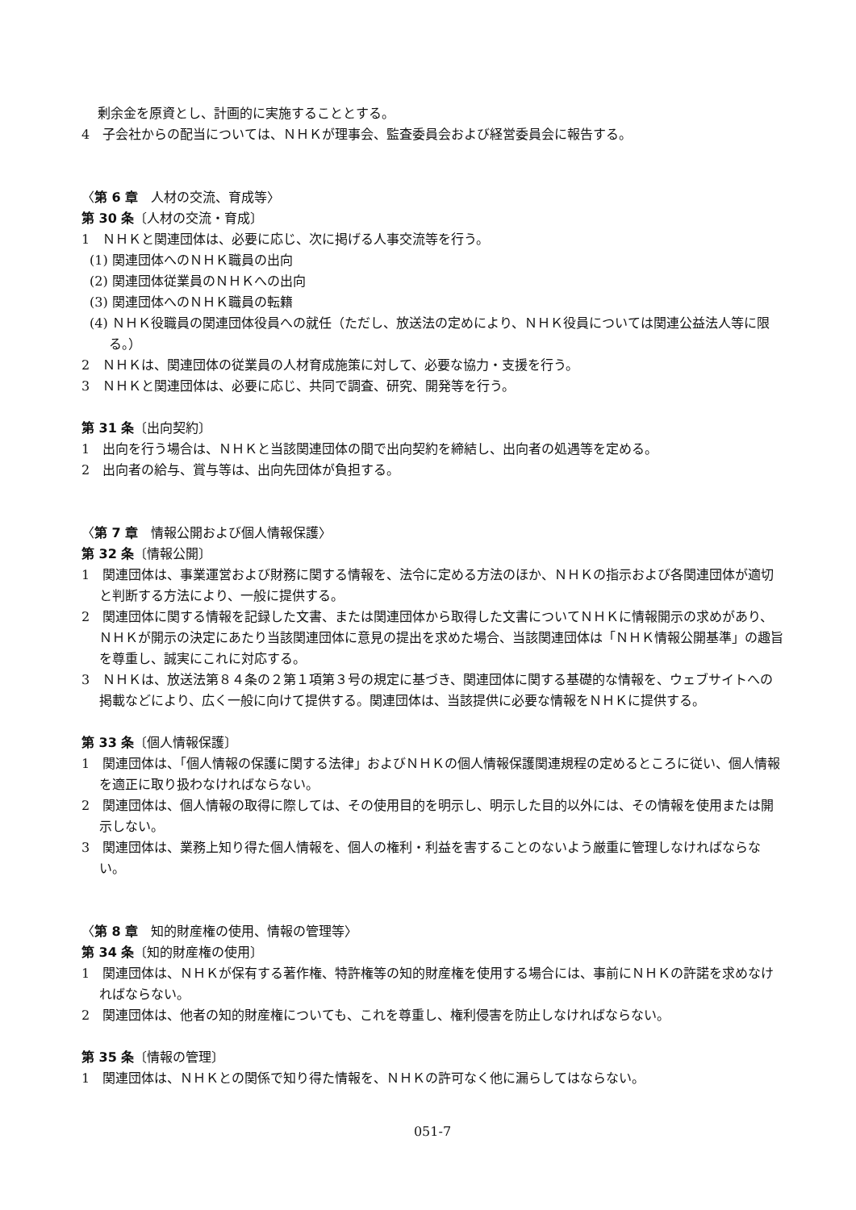剰余金を原資とし、計画的に実施することとする。
4　子会社からの配当については、ＮＨＫが理事会、監査委員会および経営委員会に報告する。
〈第 6 章　人材の交流、育成等〉
第 30 条〔人材の交流・育成〕
1　ＮＨＫと関連団体は、必要に応じ、次に掲げる人事交流等を行う。
(1) 関連団体へのＮＨＫ職員の出向
(2) 関連団体従業員のＮＨＫへの出向
(3) 関連団体へのＮＨＫ職員の転籍
(4) ＮＨＫ役職員の関連団体役員への就任（ただし、放送法の定めにより、ＮＨＫ役員については関連公益法人等に限る。）
2　ＮＨＫは、関連団体の従業員の人材育成施策に対して、必要な協力・支援を行う。
3　ＮＨＫと関連団体は、必要に応じ、共同で調査、研究、開発等を行う。
第 31 条〔出向契約〕
1　出向を行う場合は、ＮＨＫと当該関連団体の間で出向契約を締結し、出向者の処遇等を定める。
2　出向者の給与、賞与等は、出向先団体が負担する。
〈第 7 章　情報公開および個人情報保護〉
第 32 条〔情報公開〕
1　関連団体は、事業運営および財務に関する情報を、法令に定める方法のほか、ＮＨＫの指示および各関連団体が適切と判断する方法により、一般に提供する。
2　関連団体に関する情報を記録した文書、または関連団体から取得した文書についてＮＨＫに情報開示の求めがあり、ＮＨＫが開示の決定にあたり当該関連団体に意見の提出を求めた場合、当該関連団体は「ＮＨＫ情報公開基準」の趣旨を尊重し、誠実にこれに対応する。
3　ＮＨＫは、放送法第８４条の２第１項第３号の規定に基づき、関連団体に関する基礎的な情報を、ウェブサイトへの掲載などにより、広く一般に向けて提供する。関連団体は、当該提供に必要な情報をＮＨＫに提供する。
第 33 条〔個人情報保護〕
1　関連団体は、「個人情報の保護に関する法律」およびＮＨＫの個人情報保護関連規程の定めるところに従い、個人情報を適正に取り扱わなければならない。
2　関連団体は、個人情報の取得に際しては、その使用目的を明示し、明示した目的以外には、その情報を使用または開示しない。
3　関連団体は、業務上知り得た個人情報を、個人の権利・利益を害することのないよう厳重に管理しなければならない。
〈第 8 章　知的財産権の使用、情報の管理等〉
第 34 条〔知的財産権の使用〕
1　関連団体は、ＮＨＫが保有する著作権、特許権等の知的財産権を使用する場合には、事前にＮＨＫの許諾を求めなければならない。
2　関連団体は、他者の知的財産権についても、これを尊重し、権利侵害を防止しなければならない。
第 35 条〔情報の管理〕
1　関連団体は、ＮＨＫとの関係で知り得た情報を、ＮＨＫの許可なく他に漏らしてはならない。
051-7